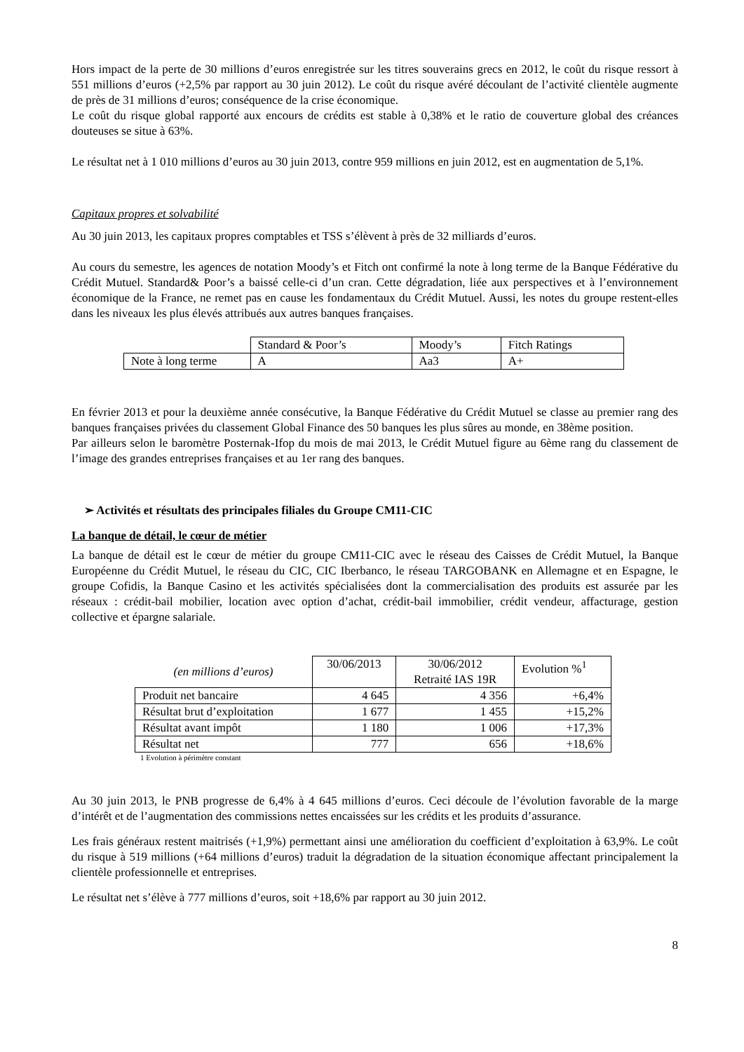Hors impact de la perte de 30 millions d’euros enregistrée sur les titres souverains grecs en 2012, le coût du risque ressort à 551 millions d’euros (+2,5% par rapport au 30 juin 2012). Le coût du risque avéré découlant de l’activité clientèle augmente de près de 31 millions d’euros; conséquence de la crise économique.
Le coût du risque global rapporté aux encours de crédits est stable à 0,38% et le ratio de couverture global des créances douteuses se situe à 63%.
Le résultat net à 1 010 millions d’euros au 30 juin 2013, contre 959 millions en juin 2012, est en augmentation de 5,1%.
Capitaux propres et solvabilité
Au 30 juin 2013, les capitaux propres comptables et TSS s’élèvent à près de 32 milliards d’euros.
Au cours du semestre, les agences de notation Moody’s et Fitch ont confirmé la note à long terme de la Banque Fédérative du Crédit Mutuel. Standard& Poor’s a baissé celle-ci d’un cran. Cette dégradation, liée aux perspectives et à l’environnement économique de la France, ne remet pas en cause les fondamentaux du Crédit Mutuel. Aussi, les notes du groupe restent-elles dans les niveaux les plus élevés attribués aux autres banques françaises.
| | Standard & Poor’s | Moody’s | Fitch Ratings |
| Note à long terme | A | Aa3 | A+ |
En février 2013 et pour la deuxième année consécutive, la Banque Fédérative du Crédit Mutuel se classe au premier rang des banques françaises privées du classement Global Finance des 50 banques les plus sûres au monde, en 38ème position.
Par ailleurs selon le baromètre Posternak-Ifop du mois de mai 2013, le Crédit Mutuel figure au 6ème rang du classement de l’image des grandes entreprises françaises et au 1er rang des banques.
➢ Activités et résultats des principales filiales du Groupe CM11-CIC
La banque de détail, le cœur de métier
La banque de détail est le cœur de métier du groupe CM11-CIC avec le réseau des Caisses de Crédit Mutuel, la Banque Européenne du Crédit Mutuel, le réseau du CIC, CIC Iberbanco, le réseau TARGOBANK en Allemagne et en Espagne, le groupe Cofidis, la Banque Casino et les activités spécialisées dont la commercialisation des produits est assurée par les réseaux : crédit-bail mobilier, location avec option d’achat, crédit-bail immobilier, crédit vendeur, affacturage, gestion collective et épargne salariale.
| (en millions d’euros) | 30/06/2013 | 30/06/2012 Retraité IAS 19R | Evolution %<sup>1</sup> |
| Produit net bancaire | 4 645 | 4 356 | +6,4% |
| Résultat brut d’exploitation | 1 677 | 1 455 | +15,2% |
| Résultat avant impôt | 1 180 | 1 006 | +17,3% |
| Résultat net | 777 | 656 | +18,6% |
1 Evolution à périmètre constant
Au 30 juin 2013, le PNB progresse de 6,4% à 4 645 millions d’euros. Ceci découle de l’évolution favorable de la marge d’intérêt et de l’augmentation des commissions nettes encaissées sur les crédits et les produits d’assurance.
Les frais généraux restent maitrisés (+1,9%) permettant ainsi une amélioration du coefficient d’exploitation à 63,9%. Le coût du risque à 519 millions (+64 millions d’euros) traduit la dégradation de la situation économique affectant principalement la clientèle professionnelle et entreprises.
Le résultat net s’élève à 777 millions d’euros, soit +18,6% par rapport au 30 juin 2012.
8